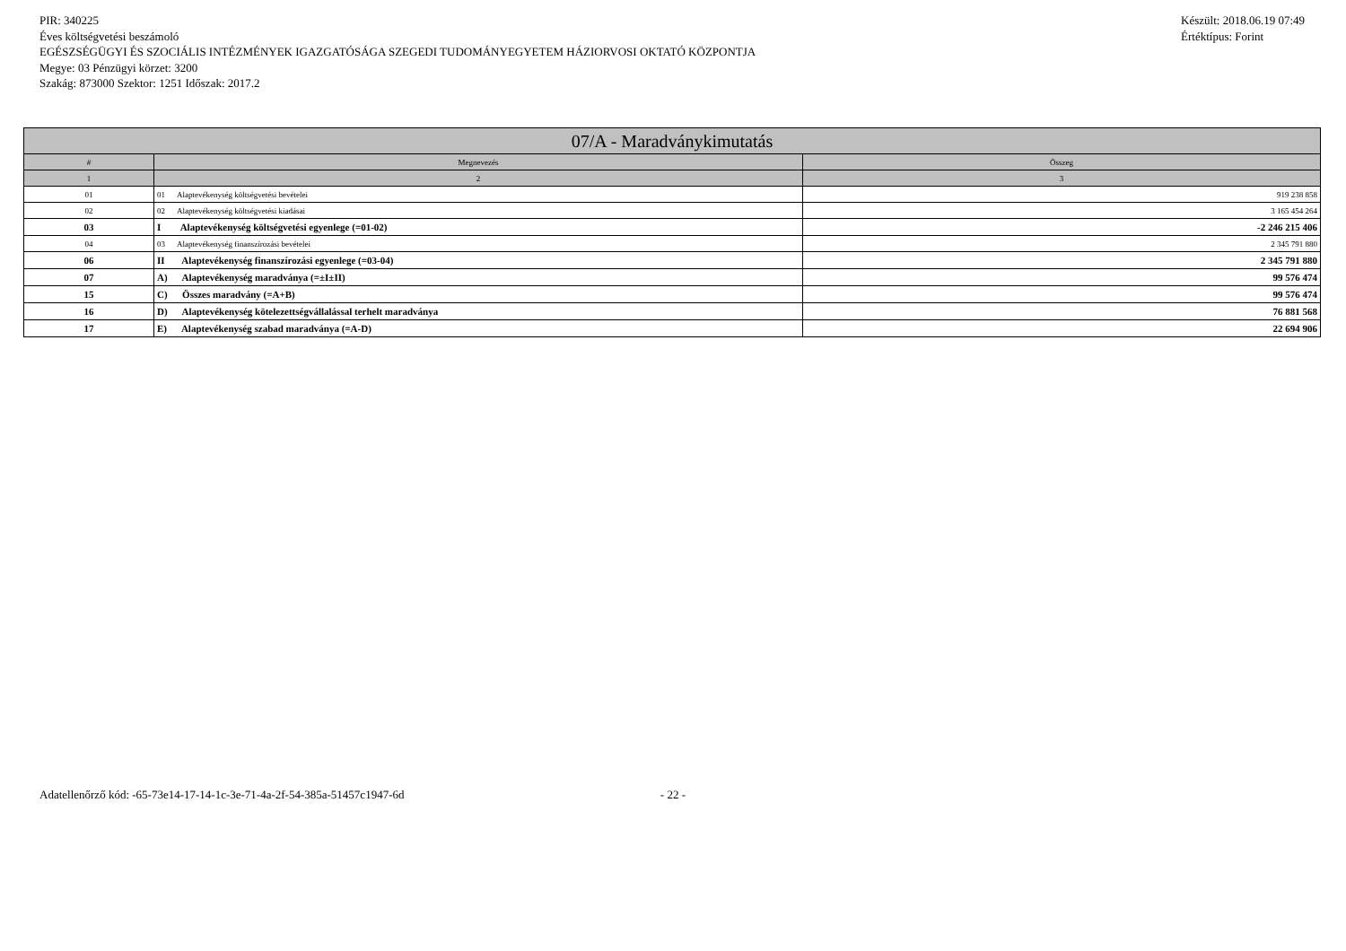PIR: 340225
Éves költségvetési beszámoló
EGÉSZSÉGÜGYI ÉS SZOCIÁLIS INTÉZMÉNYEK IGAZGATÓSÁGA SZEGEDI TUDOMÁNYEGYETEM HÁZIORVOSI OKTATÓ KÖZPONTJA
Megye: 03 Pénzügyi körzet: 3200
Szakág: 873000 Szektor: 1251 Időszak: 2017.2
Készült: 2018.06.19 07:49
Értéktípus: Forint
| 07/A - Maradványkimutatás | | |
| --- | --- | --- |
| # | Megnevezés | Összeg |
| 1 | 2 | 3 |
| 01 | 01 Alaptevékenység költségvetési bevételei | 919 238 858 |
| 02 | 02 Alaptevékenység költségvetési kiadásai | 3 165 454 264 |
| 03 | I Alaptevékenység költségvetési egyenlege (=01-02) | -2 246 215 406 |
| 04 | 03 Alaptevékenység finanszírozási bevételei | 2 345 791 880 |
| 06 | II Alaptevékenység finanszírozási egyenlege (=03-04) | 2 345 791 880 |
| 07 | A) Alaptevékenység maradványa (=±I±II) | 99 576 474 |
| 15 | C) Összes maradvány (=A+B) | 99 576 474 |
| 16 | D) Alaptevékenység kötelezettségvállalással terhelt maradványa | 76 881 568 |
| 17 | E) Alaptevékenység szabad maradványa (=A-D) | 22 694 906 |
Adatellenőrző kód: -65-73e14-17-14-1c-3e-71-4a-2f-54-385a-51457c1947-6d - 22 -